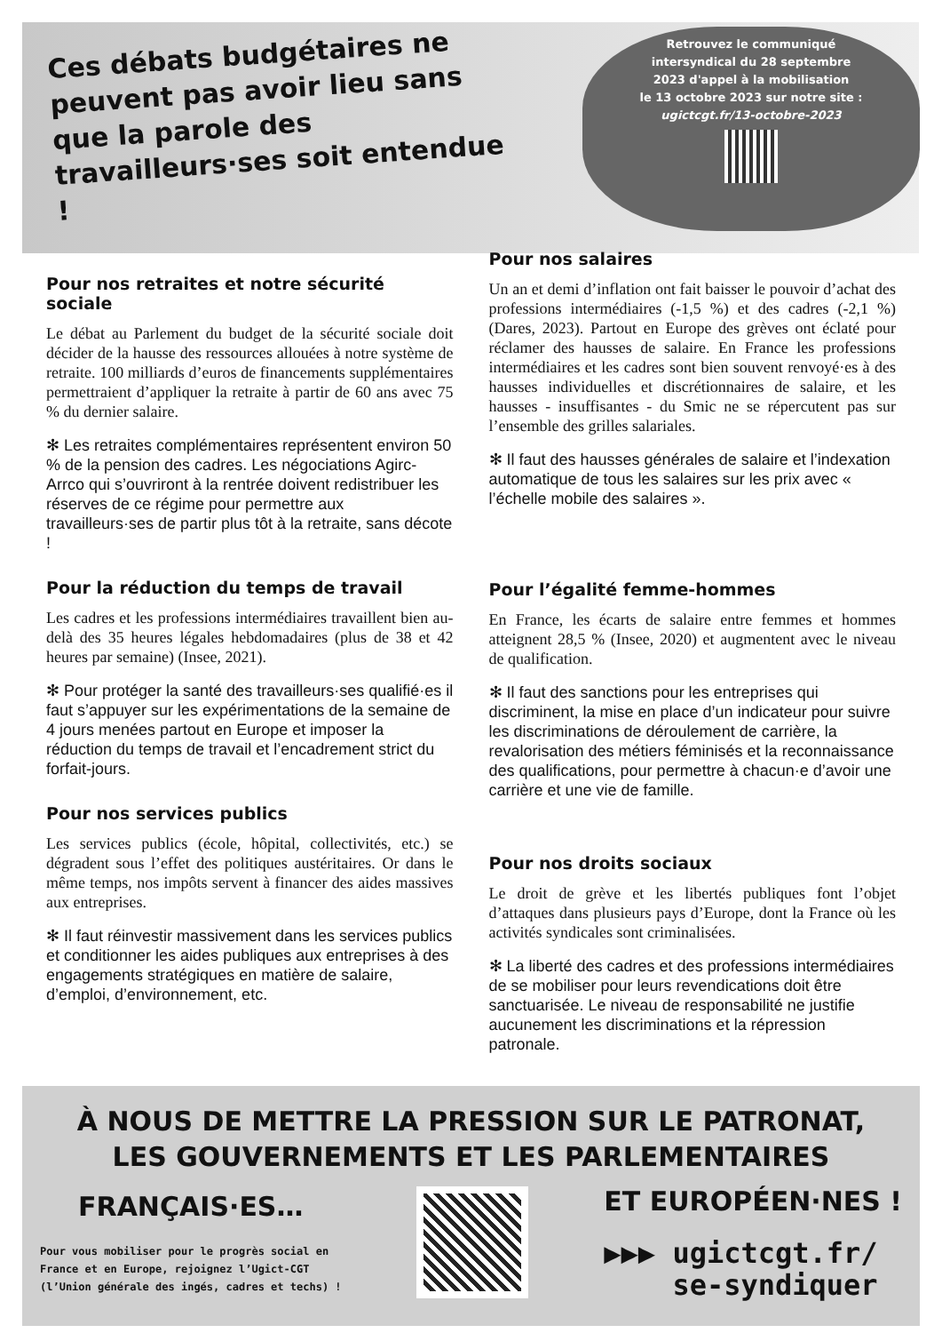Ces débats budgétaires ne peuvent pas avoir lieu sans que la parole des travailleurs·ses soit entendue !
Retrouvez le communiqué
intersyndical du 28 septembre
2023 d'appel à la mobilisation
le 13 octobre 2023 sur notre site :
ugictcgt.fr/13-octobre-2023
Pour nos retraites et notre sécurité sociale
Le débat au Parlement du budget de la sécurité sociale doit décider de la hausse des ressources allouées à notre système de retraite. 100 milliards d’euros de financements supplémentaires permettraient d’appliquer la retraite à partir de 60 ans avec 75 % du dernier salaire.
✻ Les retraites complémentaires représentent environ 50 % de la pension des cadres. Les négociations Agirc-Arrco qui s’ouvriront à la rentrée doivent redistribuer les réserves de ce régime pour permettre aux travailleurs·ses de partir plus tôt à la retraite, sans décote !
Pour la réduction du temps de travail
Les cadres et les professions intermédiaires travaillent bien au-delà des 35 heures légales hebdomadaires (plus de 38 et 42 heures par semaine) (Insee, 2021).
✻ Pour protéger la santé des travailleurs·ses qualifié·es il faut s’appuyer sur les expérimentations de la semaine de 4 jours menées partout en Europe et imposer la réduction du temps de travail et l’encadrement strict du forfait-jours.
Pour nos services publics
Les services publics (école, hôpital, collectivités, etc.) se dégradent sous l’effet des politiques austéritaires. Or dans le même temps, nos impôts servent à financer des aides massives aux entreprises.
✻ Il faut réinvestir massivement dans les services publics et conditionner les aides publiques aux entreprises à des engagements stratégiques en matière de salaire, d’emploi, d’environnement, etc.
Pour nos salaires
Un an et demi d’inflation ont fait baisser le pouvoir d’achat des professions intermédiaires (-1,5 %) et des cadres (-2,1 %) (Dares, 2023). Partout en Europe des grèves ont éclaté pour réclamer des hausses de salaire. En France les professions intermédiaires et les cadres sont bien souvent renvoyé·es à des hausses individuelles et discrétionnaires de salaire, et les hausses - insuffisantes - du Smic ne se répercutent pas sur l’ensemble des grilles salariales.
✻ Il faut des hausses générales de salaire et l’indexation automatique de tous les salaires sur les prix avec « l’échelle mobile des salaires ».
Pour l’égalité femme-hommes
En France, les écarts de salaire entre femmes et hommes atteignent 28,5 % (Insee, 2020) et augmentent avec le niveau de qualification.
✻ Il faut des sanctions pour les entreprises qui discriminent, la mise en place d’un indicateur pour suivre les discriminations de déroulement de carrière, la revalorisation des métiers féminisés et la reconnaissance des qualifications, pour permettre à chacun·e d’avoir une carrière et une vie de famille.
Pour nos droits sociaux
Le droit de grève et les libertés publiques font l’objet d’attaques dans plusieurs pays d’Europe, dont la France où les activités syndicales sont criminalisées.
✻ La liberté des cadres et des professions intermédiaires de se mobiliser pour leurs revendications doit être sanctuarisée. Le niveau de responsabilité ne justifie aucunement les discriminations et la répression patronale.
À NOUS DE METTRE LA PRESSION SUR LE PATRONAT,
LES GOUVERNEMENTS ET LES PARLEMENTAIRES
FRANÇAIS·ES…
Pour vous mobiliser pour le progrès social en
France et en Europe, rejoignez l’Ugict-CGT
(l’Union générale des ingés, cadres et techs) !
ET EUROPÉEN·NES !
▶▶▶ ugictcgt.fr/
se-syndiquer